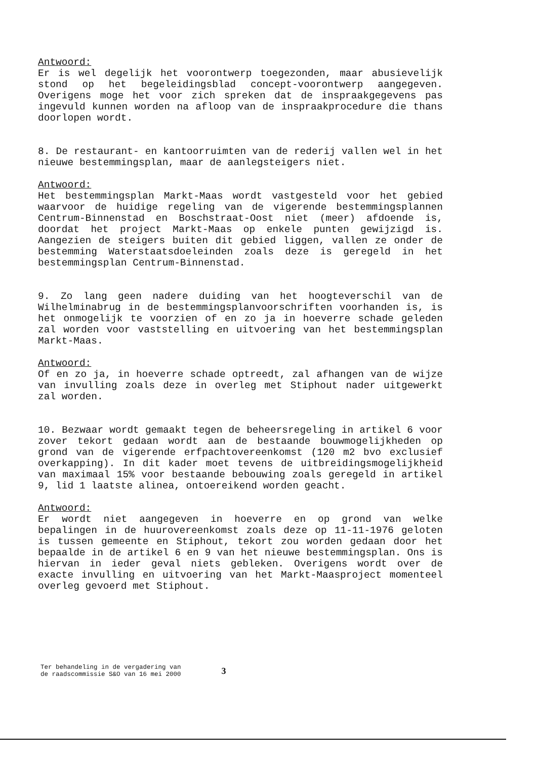Antwoord:
Er is wel degelijk het voorontwerp toegezonden, maar abusievelijk stond op het begeleidingsblad concept-voorontwerp aangegeven. Overigens moge het voor zich spreken dat de inspraakgegevens pas ingevuld kunnen worden na afloop van de inspraakprocedure die thans doorlopen wordt.
8. De restaurant- en kantoorruimten van de rederij vallen wel in het nieuwe bestemmingsplan, maar de aanlegsteigers niet.
Antwoord:
Het bestemmingsplan Markt-Maas wordt vastgesteld voor het gebied waarvoor de huidige regeling van de vigerende bestemmingsplannen Centrum-Binnenstad en Boschstraat-Oost niet (meer) afdoende is, doordat het project Markt-Maas op enkele punten gewijzigd is. Aangezien de steigers buiten dit gebied liggen, vallen ze onder de bestemming Waterstaatsdoeleinden zoals deze is geregeld in het bestemmingsplan Centrum-Binnenstad.
9. Zo lang geen nadere duiding van het hoogteverschil van de Wilhelminabrug in de bestemmingsplanvoorschriften voorhanden is, is het onmogelijk te voorzien of en zo ja in hoeverre schade geleden zal worden voor vaststelling en uitvoering van het bestemmingsplan Markt-Maas.
Antwoord:
Of en zo ja, in hoeverre schade optreedt, zal afhangen van de wijze van invulling zoals deze in overleg met Stiphout nader uitgewerkt zal worden.
10. Bezwaar wordt gemaakt tegen de beheersregeling in artikel 6 voor zover tekort gedaan wordt aan de bestaande bouwmogelijkheden op grond van de vigerende erfpachtovereenkomst (120 m2 bvo exclusief overkapping). In dit kader moet tevens de uitbreidingsmogelijkheid van maximaal 15% voor bestaande bebouwing zoals geregeld in artikel 9, lid 1 laatste alinea, ontoereikend worden geacht.
Antwoord:
Er wordt niet aangegeven in hoeverre en op grond van welke bepalingen in de huurovereenkomst zoals deze op 11-11-1976 geloten is tussen gemeente en Stiphout, tekort zou worden gedaan door het bepaalde in de artikel 6 en 9 van het nieuwe bestemmingsplan. Ons is hiervan in ieder geval niets gebleken. Overigens wordt over de exacte invulling en uitvoering van het Markt-Maasproject momenteel overleg gevoerd met Stiphout.
Ter behandeling in de vergadering van
de raadscommissie S&O van 16 mei 2000
3